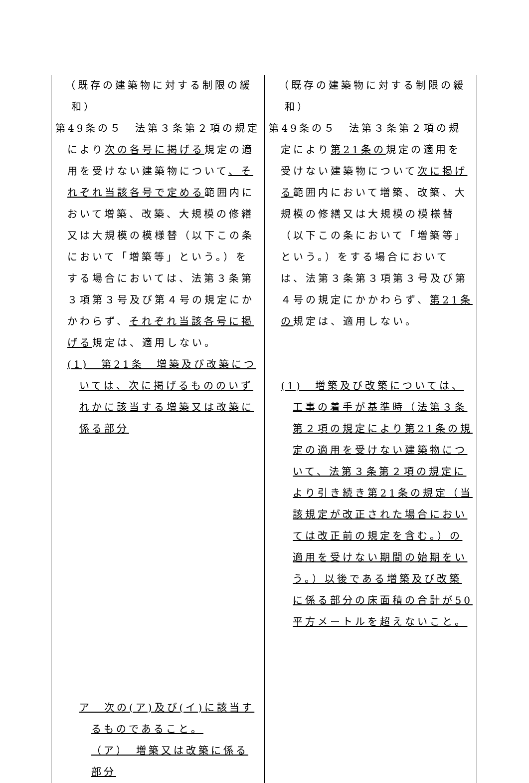| （既存の建築物に対する制限の緩和） 第49条の５ 法第３条第２項の規定により 次の各号に掲げる 規定の適用を受けない建築物について 、それぞれ当該各号で定める 範囲内において増築、改築、大規模の修繕又は大規模の模様替（以下この条において「増築等」という。）をする場合においては、法第３条第３項第３号及び第４号の規定にかかわらず、 それぞれ当該各号に掲げる 規定は、適用しない。 (1) 第21条 増築及び改築については、次に掲げるもののいずれかに該当する増築又は改築に係る部分 ア 次の(ア)及び(イ)に該当するものであること。 （ア） 増築又は改築に係る部分 | （既存の建築物に対する制限の緩和） 第49条の５ 法第３条第２項の規定により 第21条の 規定の適用を受けない建築物について 次に掲げる 範囲内において増築、改築、大規模の修繕又は大規模の模様替（以下この条において「増築等」という。）をする場合においては、法第３条第３項第３号及び第４号の規定にかかわらず、 第21条の 規定は、適用しない。 (1) 増築及び改築については、工事の着手が基準時（法第３条第２項の規定により第21条の規定の適用を受けない建築物について、法第３条第２項の規定により引き続き第21条の規定（当該規定が改正された場合においては改正前の規定を含む。）の適用を受けない期間の始期をいう。）以後である増築及び改築に係る部分の床面積の合計が50平方メートルを超えないこと。 |